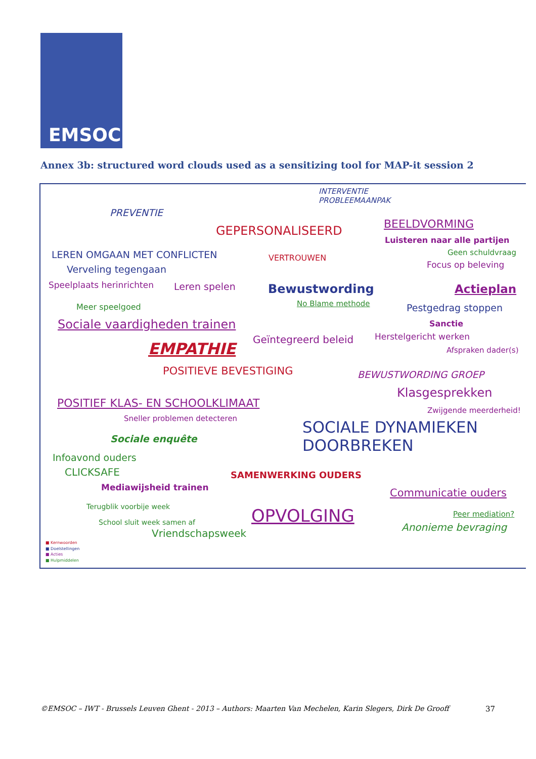EMSOC
Annex 3b: structured word clouds used as a sensitizing tool for MAP-it session 2
INTERVENTIE
PROBLEEMAANPAK
PREVENTIE
GEPERSONALISEERD BEELDVORMING
Luisteren naar alle partijen
LEREN OMGAAN MET CONFLICTEN VERTROUWEN
Geen schuldvraag
Focus op beleving
Verveling tegengaan
Speelplaats herinrichten Leren spelen Bewustwording Actieplan
Meer speelgoed No Blame methode Pestgedrag stoppen
Sociale vaardigheden trainen Sanctie
Geïntegreerd beleid Herstelgericht werken
EMPATHIE Afspraken dader(s)
POSITIEVE BEVESTIGING BEWUSTWORDING GROEP
Klasgesprekken
POSITIEF KLAS- EN SCHOOLKLIMAAT
Zwijgende meerderheid!
Sneller problemen detecteren
SOCIALE DYNAMIEKEN
DOORBREKEN
Sociale enquête
Infoavond ouders
CLICKSAFE SAMENWERKING OUDERS
Mediawijsheid trainen Communicatie ouders
Terugblik voorbije week OPVOLGING Peer mediation?
School sluit week samen af Anonieme bevraging
Vriendschapsweek
■ Kernwoorden
■ Doelstellingen
■ Acties
■ Hulpmiddelen
©EMSOC – IWT - Brussels Leuven Ghent - 2013 – Authors: Maarten Van Mechelen, Karin Slegers, Dirk De Grooff 37